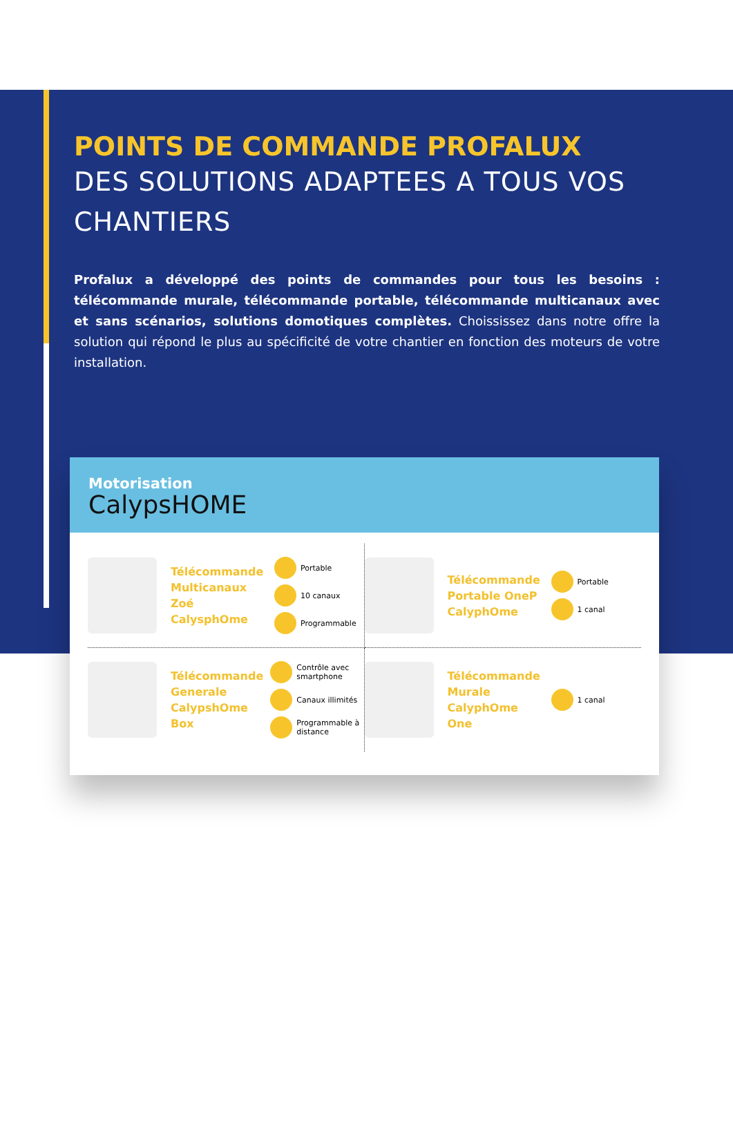POINTS DE COMMANDE PROFALUX
DES SOLUTIONS ADAPTEES A TOUS VOS CHANTIERS
Profalux a développé des points de commandes pour tous les besoins : télécommande murale, télécommande portable, télécommande multicanaux avec et sans scénarios, solutions domotiques complètes. Choississez dans notre offre la solution qui répond le plus au spécificité de votre chantier en fonction des moteurs de votre installation.
Motorisation
CalypsHOME
Télécommande Multicanaux Zoé CalysphOme
Portable
10 canaux
Programmable
Télécommande Portable OneP CalyphOme
Portable
1 canal
Télécommande Generale CalypshOme Box
Contrôle avec smartphone
Canaux illimités
Programmable à distance
Télécommande Murale CalyphOme One
1 canal